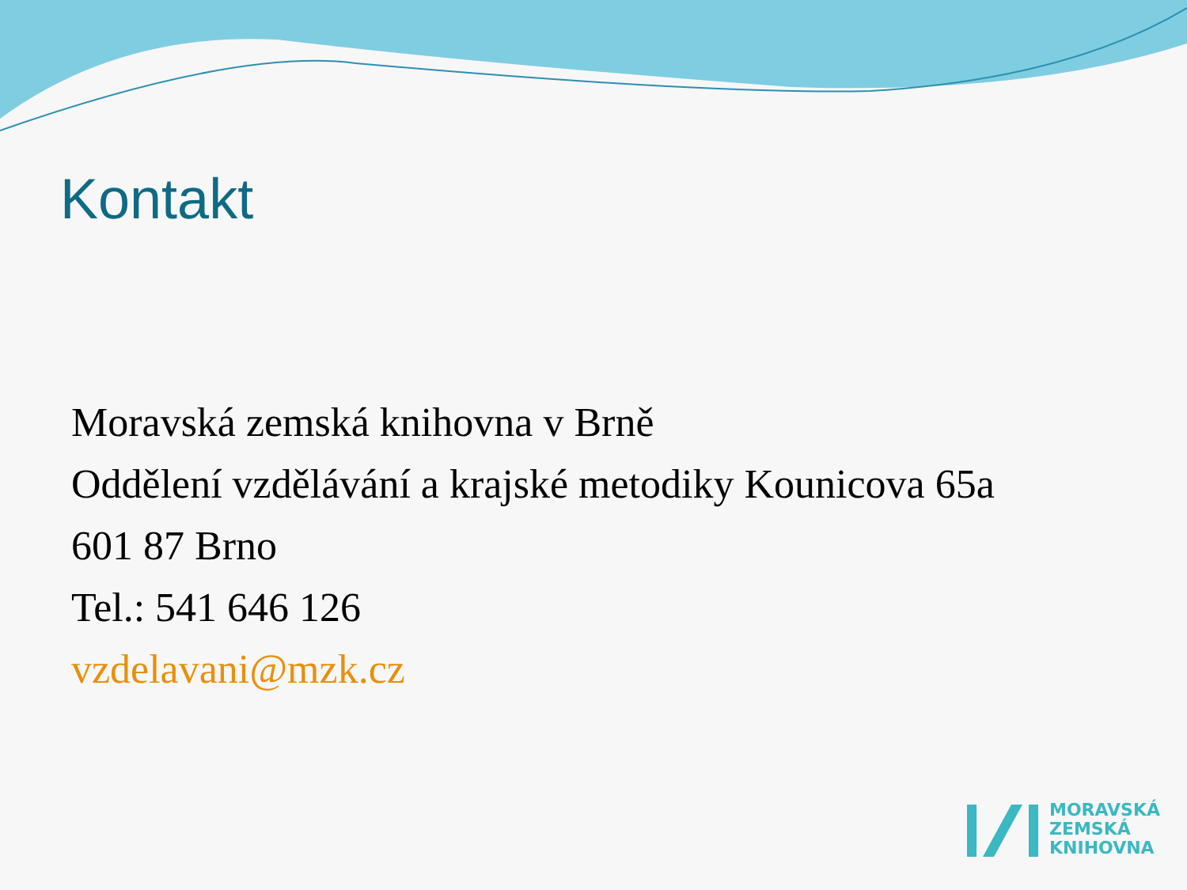Kontakt
Moravská zemská knihovna v Brně
Oddělení vzdělávání a krajské metodiky Kounicova 65a
601 87 Brno
Tel.: 541 646 126
vzdelavani@mzk.cz
MORAVSKÁ
ZEMSKÁ
KNIHOVNA